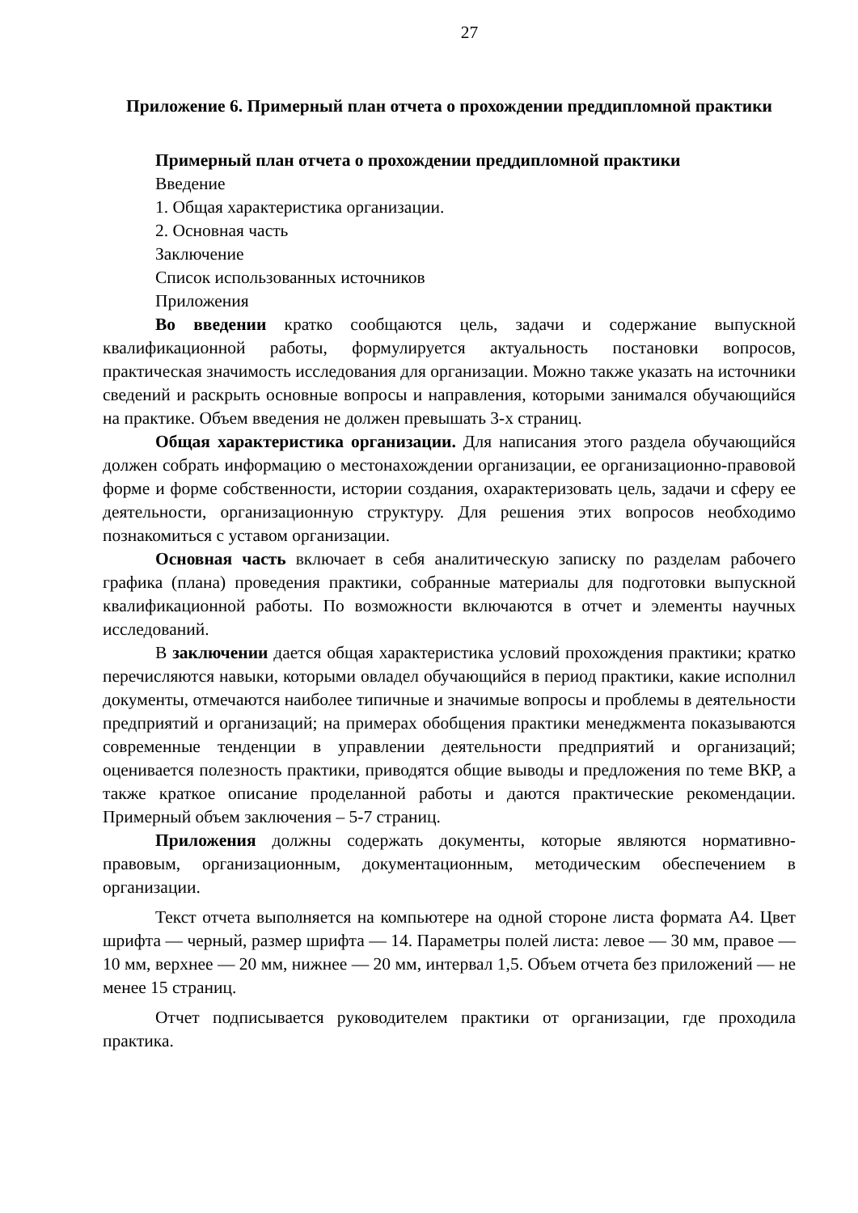27
Приложение 6. Примерный план отчета о прохождении преддипломной практики
Примерный план отчета о прохождении преддипломной практики
Введение
1. Общая характеристика организации.
2. Основная часть
Заключение
Список использованных источников
Приложения
Во введении кратко сообщаются цель, задачи и содержание выпускной квалификационной работы, формулируется актуальность постановки вопросов, практическая значимость исследования для организации. Можно также указать на источники сведений и раскрыть основные вопросы и направления, которыми занимался обучающийся на практике. Объем введения не должен превышать 3-х страниц.
Общая характеристика организации. Для написания этого раздела обучающийся должен собрать информацию о местонахождении организации, ее организационно-правовой форме и форме собственности, истории создания, охарактеризовать цель, задачи и сферу ее деятельности, организационную структуру. Для решения этих вопросов необходимо познакомиться с уставом организации.
Основная часть включает в себя аналитическую записку по разделам рабочего графика (плана) проведения практики, собранные материалы для подготовки выпускной квалификационной работы. По возможности включаются в отчет и элементы научных исследований.
В заключении дается общая характеристика условий прохождения практики; кратко перечисляются навыки, которыми овладел обучающийся в период практики, какие исполнил документы, отмечаются наиболее типичные и значимые вопросы и проблемы в деятельности предприятий и организаций; на примерах обобщения практики менеджмента показываются современные тенденции в управлении деятельности предприятий и организаций; оценивается полезность практики, приводятся общие выводы и предложения по теме ВКР, а также краткое описание проделанной работы и даются практические рекомендации. Примерный объем заключения – 5-7 страниц.
Приложения должны содержать документы, которые являются нормативно-правовым, организационным, документационным, методическим обеспечением в организации.
Текст отчета выполняется на компьютере на одной стороне листа формата А4. Цвет шрифта — черный, размер шрифта — 14. Параметры полей листа: левое — 30 мм, правое — 10 мм, верхнее — 20 мм, нижнее — 20 мм, интервал 1,5. Объем отчета без приложений — не менее 15 страниц.
Отчет подписывается руководителем практики от организации, где проходила практика.